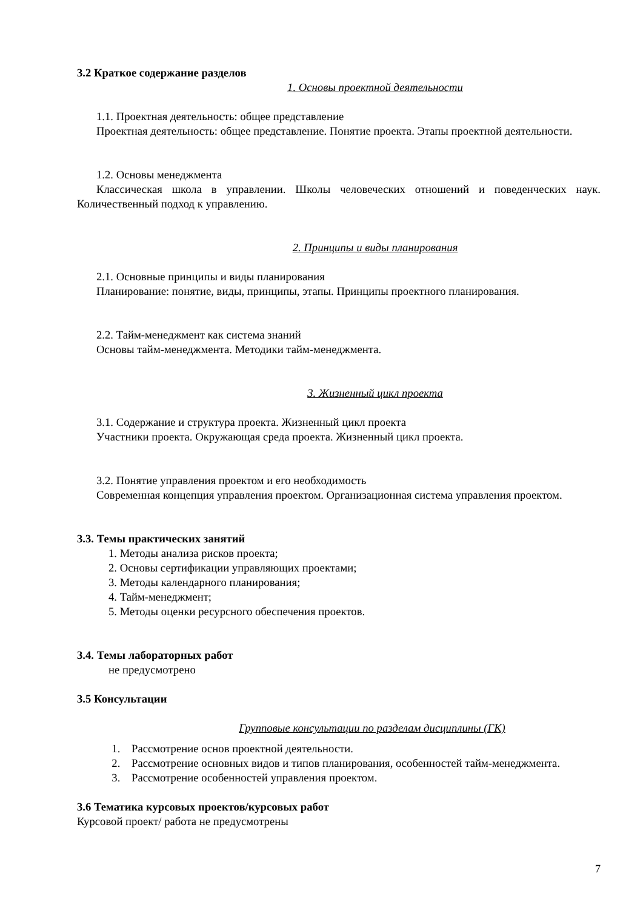3.2 Краткое содержание разделов
1. Основы проектной деятельности
1.1. Проектная деятельность: общее представление
Проектная деятельность: общее представление. Понятие проекта. Этапы проектной деятельности.
1.2. Основы менеджмента
Классическая школа в управлении. Школы человеческих отношений и поведенческих наук. Количественный подход к управлению.
2. Принципы и виды планирования
2.1. Основные принципы и виды планирования
Планирование: понятие, виды, принципы, этапы. Принципы проектного планирования.
2.2. Тайм-менеджмент как система знаний
Основы тайм-менеджмента. Методики тайм-менеджмента.
3. Жизненный цикл проекта
3.1. Содержание и структура проекта. Жизненный цикл проекта
Участники проекта. Окружающая среда проекта. Жизненный цикл проекта.
3.2. Понятие управления проектом и его необходимость
Современная концепция управления проектом. Организационная система управления проектом.
3.3. Темы практических занятий
1. Методы анализа рисков проекта;
2. Основы сертификации управляющих проектами;
3. Методы календарного планирования;
4. Тайм-менеджмент;
5. Методы оценки ресурсного обеспечения проектов.
3.4. Темы лабораторных работ
не предусмотрено
3.5 Консультации
Групповые консультации по разделам дисциплины (ГК)
1. Рассмотрение основ проектной деятельности.
2. Рассмотрение основных видов и типов планирования, особенностей тайм-менеджмента.
3. Рассмотрение особенностей управления проектом.
3.6 Тематика курсовых проектов/курсовых работ
Курсовой проект/ работа не предусмотрены
7